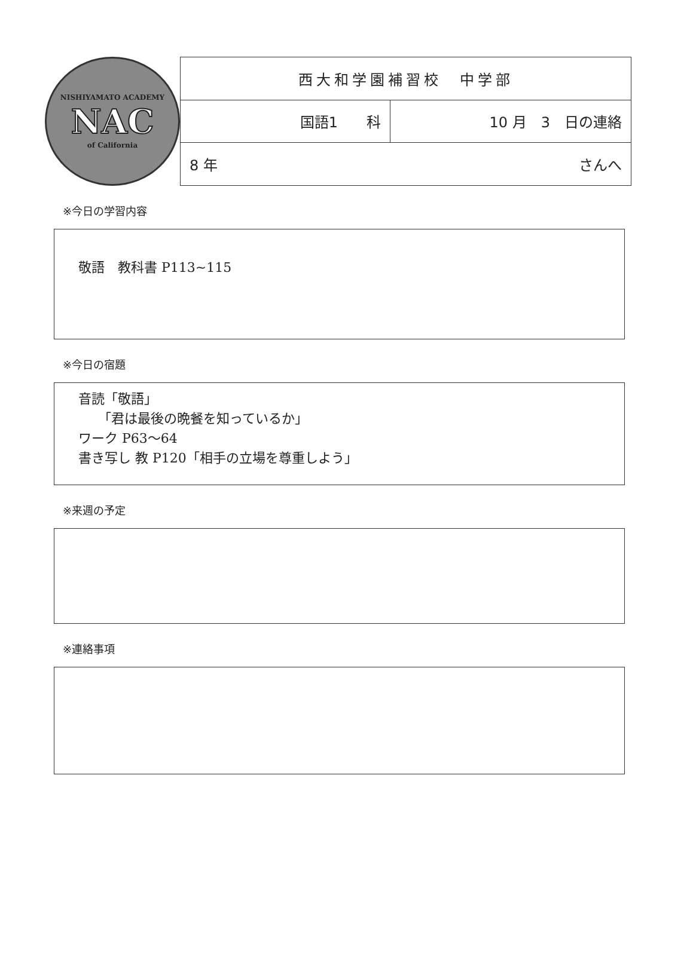NISHIYAMATO ACADEMY
NAC
of California
| 西大和学園補習校 中学部 | |
| 国語1 科 | 10 月 3 日の連絡 |
| 8 年 さんへ | |
※今日の学習内容
敬語　教科書 P113~115
※今日の宿題
音読「敬語」
　　「君は最後の晩餐を知っているか」
ワーク P63～64
書き写し 教 P120「相手の立場を尊重しよう」
※来週の予定
※連絡事項